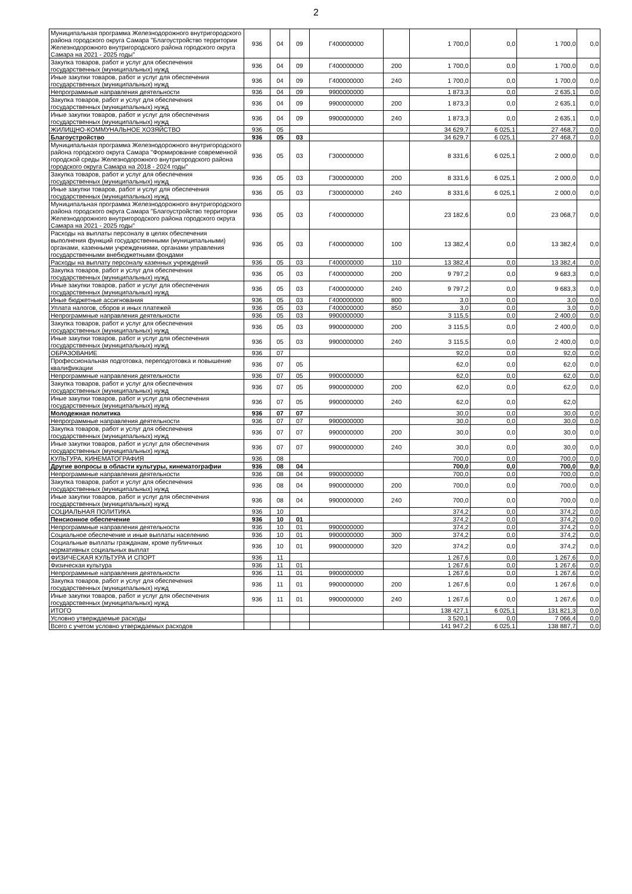2
| Муниципальная программа Железнодорожного внутригородского района городского округа Самара "Благоустройство территории Железнодорожного внутригородского района городского округа Самара на 2021 - 2025 годы" | 936 | 04 | 09 | Г400000000 | | 1 700,0 | 0,0 | 1 700,0 | 0,0 |
| Закупка товаров, работ и услуг для обеспечения государственных (муниципальных) нужд | 936 | 04 | 09 | Г400000000 | 200 | 1 700,0 | 0,0 | 1 700,0 | 0,0 |
| Иные закупки товаров, работ и услуг для обеспечения государственных (муниципальных) нужд | 936 | 04 | 09 | Г400000000 | 240 | 1 700,0 | 0,0 | 1 700,0 | 0,0 |
| Непрограммные направления деятельности | 936 | 04 | 09 | 9900000000 | | 1 873,3 | 0,0 | 2 635,1 | 0,0 |
| Закупка товаров, работ и услуг для обеспечения государственных (муниципальных) нужд | 936 | 04 | 09 | 9900000000 | 200 | 1 873,3 | 0,0 | 2 635,1 | 0,0 |
| Иные закупки товаров, работ и услуг для обеспечения государственных (муниципальных) нужд | 936 | 04 | 09 | 9900000000 | 240 | 1 873,3 | 0,0 | 2 635,1 | 0,0 |
| ЖИЛИЩНО-КОММУНАЛЬНОЕ ХОЗЯЙСТВО | 936 | 05 | | | | 34 629,7 | 6 025,1 | 27 468,7 | 0,0 |
| Благоустройство | 936 | 05 | 03 | | | 34 629,7 | 6 025,1 | 27 468,7 | 0,0 |
| Муниципальная программа Железнодорожного внутригородского района городского округа Самара "Формирование современной городской среды Железнодорожного внутригородского района городского округа Самара на 2018 - 2024 годы" | 936 | 05 | 03 | Г300000000 | | 8 331,6 | 6 025,1 | 2 000,0 | 0,0 |
| Закупка товаров, работ и услуг для обеспечения государственных (муниципальных) нужд | 936 | 05 | 03 | Г300000000 | 200 | 8 331,6 | 6 025,1 | 2 000,0 | 0,0 |
| Иные закупки товаров, работ и услуг для обеспечения государственных (муниципальных) нужд | 936 | 05 | 03 | Г300000000 | 240 | 8 331,6 | 6 025,1 | 2 000,0 | 0,0 |
| Муниципальная программа Железнодорожного внутригородского района городского округа Самара "Благоустройство территории Железнодорожного внутригородского района городского округа Самара на 2021 - 2025 годы" | 936 | 05 | 03 | Г400000000 | | 23 182,6 | 0,0 | 23 068,7 | 0,0 |
| Расходы на выплаты персоналу в целях обеспечения выполнения функций государственными (муниципальными) органами, казенными учреждениями, органами управления государственными внебюджетными фондами | 936 | 05 | 03 | Г400000000 | 100 | 13 382,4 | 0,0 | 13 382,4 | 0,0 |
| Расходы на выплату персоналу казенных учреждений | 936 | 05 | 03 | Г400000000 | 110 | 13 382,4 | 0,0 | 13 382,4 | 0,0 |
| Закупка товаров, работ и услуг для обеспечения государственных (муниципальных) нужд | 936 | 05 | 03 | Г400000000 | 200 | 9 797,2 | 0,0 | 9 683,3 | 0,0 |
| Иные закупки товаров, работ и услуг для обеспечения государственных (муниципальных) нужд | 936 | 05 | 03 | Г400000000 | 240 | 9 797,2 | 0,0 | 9 683,3 | 0,0 |
| Иные бюджетные ассигнования | 936 | 05 | 03 | Г400000000 | 800 | 3,0 | 0,0 | 3,0 | 0,0 |
| Уплата налогов, сборов и иных платежей | 936 | 05 | 03 | Г400000000 | 850 | 3,0 | 0,0 | 3,0 | 0,0 |
| Непрограммные направления деятельности | 936 | 05 | 03 | 9900000000 | | 3 115,5 | 0,0 | 2 400,0 | 0,0 |
| Закупка товаров, работ и услуг для обеспечения государственных (муниципальных) нужд | 936 | 05 | 03 | 9900000000 | 200 | 3 115,5 | 0,0 | 2 400,0 | 0,0 |
| Иные закупки товаров, работ и услуг для обеспечения государственных (муниципальных) нужд | 936 | 05 | 03 | 9900000000 | 240 | 3 115,5 | 0,0 | 2 400,0 | 0,0 |
| ОБРАЗОВАНИЕ | 936 | 07 | | | | 92,0 | 0,0 | 92,0 | 0,0 |
| Профессиональная подготовка, переподготовка и повышение квалификации | 936 | 07 | 05 | | | 62,0 | 0,0 | 62,0 | 0,0 |
| Непрограммные направления деятельности | 936 | 07 | 05 | 9900000000 | | 62,0 | 0,0 | 62,0 | 0,0 |
| Закупка товаров, работ и услуг для обеспечения государственных (муниципальных) нужд | 936 | 07 | 05 | 9900000000 | 200 | 62,0 | 0,0 | 62,0 | 0,0 |
| Иные закупки товаров, работ и услуг для обеспечения государственных (муниципальных) нужд | 936 | 07 | 05 | 9900000000 | 240 | 62,0 | 0,0 | 62,0 | |
| Молодежная политика | 936 | 07 | 07 | | | 30,0 | 0,0 | 30,0 | 0,0 |
| Непрограммные направления деятельности | 936 | 07 | 07 | 9900000000 | | 30,0 | 0,0 | 30,0 | 0,0 |
| Закупка товаров, работ и услуг для обеспечения государственных (муниципальных) нужд | 936 | 07 | 07 | 9900000000 | 200 | 30,0 | 0,0 | 30,0 | 0,0 |
| Иные закупки товаров, работ и услуг для обеспечения государственных (муниципальных) нужд | 936 | 07 | 07 | 9900000000 | 240 | 30,0 | 0,0 | 30,0 | 0,0 |
| КУЛЬТУРА, КИНЕМАТОГРАФИЯ | 936 | 08 | | | | 700,0 | 0,0 | 700,0 | 0,0 |
| Другие вопросы в области культуры, кинематографии | 936 | 08 | 04 | | | 700,0 | 0,0 | 700,0 | 0,0 |
| Непрограммные направления деятельности | 936 | 08 | 04 | 9900000000 | | 700,0 | 0,0 | 700,0 | 0,0 |
| Закупка товаров, работ и услуг для обеспечения государственных (муниципальных) нужд | 936 | 08 | 04 | 9900000000 | 200 | 700,0 | 0,0 | 700,0 | 0,0 |
| Иные закупки товаров, работ и услуг для обеспечения государственных (муниципальных) нужд | 936 | 08 | 04 | 9900000000 | 240 | 700,0 | 0,0 | 700,0 | 0,0 |
| СОЦИАЛЬНАЯ ПОЛИТИКА | 936 | 10 | | | | 374,2 | 0,0 | 374,2 | 0,0 |
| Пенсионное обеспечение | 936 | 10 | 01 | | | 374,2 | 0,0 | 374,2 | 0,0 |
| Непрограммные направления деятельности | 936 | 10 | 01 | 9900000000 | | 374,2 | 0,0 | 374,2 | 0,0 |
| Социальное обеспечение и иные выплаты населению | 936 | 10 | 01 | 9900000000 | 300 | 374,2 | 0,0 | 374,2 | 0,0 |
| Социальные выплаты гражданам, кроме публичных нормативных социальных выплат | 936 | 10 | 01 | 9900000000 | 320 | 374,2 | 0,0 | 374,2 | 0,0 |
| ФИЗИЧЕСКАЯ КУЛЬТУРА И СПОРТ | 936 | 11 | | | | 1 267,6 | 0,0 | 1 267,6 | 0,0 |
| Физическая культура | 936 | 11 | 01 | | | 1 267,6 | 0,0 | 1 267,6 | 0,0 |
| Непрограммные направления деятельности | 936 | 11 | 01 | 9900000000 | | 1 267,6 | 0,0 | 1 267,6 | 0,0 |
| Закупка товаров, работ и услуг для обеспечения государственных (муниципальных) нужд | 936 | 11 | 01 | 9900000000 | 200 | 1 267,6 | 0,0 | 1 267,6 | 0,0 |
| Иные закупки товаров, работ и услуг для обеспечения государственных (муниципальных) нужд | 936 | 11 | 01 | 9900000000 | 240 | 1 267,6 | 0,0 | 1 267,6 | 0,0 |
| ИТОГО | | | | | | 138 427,1 | 6 025,1 | 131 821,3 | 0,0 |
| Условно утверждаемые расходы | | | | | | 3 520,1 | 0,0 | 7 066,4 | 0,0 |
| Всего с учетом условно утверждаемых расходов | | | | | | 141 947,2 | 6 025,1 | 138 887,7 | 0,0 |